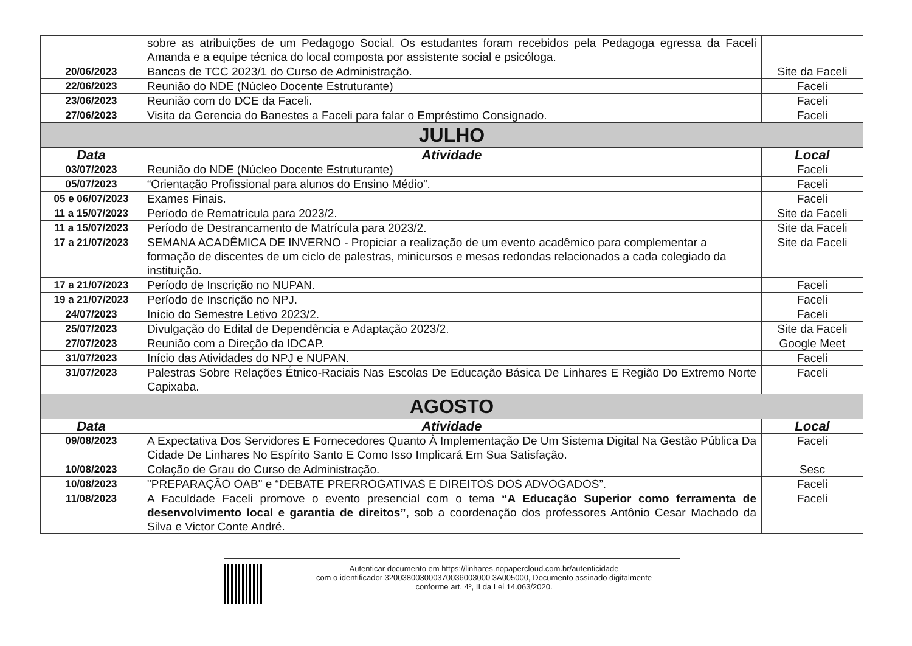| | sobre as atribuições de um Pedagogo Social. Os estudantes foram recebidos pela Pedagoga egressa da Faceli Amanda e a equipe técnica do local composta por assistente social e psicóloga. | |
| 20/06/2023 | Bancas de TCC 2023/1 do Curso de Administração. | Site da Faceli |
| 22/06/2023 | Reunião do NDE (Núcleo Docente Estruturante) | Faceli |
| 23/06/2023 | Reunião com do DCE da Faceli. | Faceli |
| 27/06/2023 | Visita da Gerencia do Banestes a Faceli para falar o Empréstimo Consignado. | Faceli |
| JULHO | | |
| Data | Atividade | Local |
| 03/07/2023 | Reunião do NDE (Núcleo Docente Estruturante) | Faceli |
| 05/07/2023 | “Orientação Profissional para alunos do Ensino Médio”. | Faceli |
| 05 e 06/07/2023 | Exames Finais. | Faceli |
| 11 a 15/07/2023 | Período de Rematrícula para 2023/2. | Site da Faceli |
| 11 a 15/07/2023 | Período de Destrancamento de Matrícula para 2023/2. | Site da Faceli |
| 17 a 21/07/2023 | SEMANA ACADÊMICA DE INVERNO - Propiciar a realização de um evento acadêmico para complementar a formação de discentes de um ciclo de palestras, minicursos e mesas redondas relacionados a cada colegiado da instituição. | Site da Faceli |
| 17 a 21/07/2023 | Período de Inscrição no NUPAN. | Faceli |
| 19 a 21/07/2023 | Período de Inscrição no NPJ. | Faceli |
| 24/07/2023 | Início do Semestre Letivo 2023/2. | Faceli |
| 25/07/2023 | Divulgação do Edital de Dependência e Adaptação 2023/2. | Site da Faceli |
| 27/07/2023 | Reunião com a Direção da IDCAP. | Google Meet |
| 31/07/2023 | Início das Atividades do NPJ e NUPAN. | Faceli |
| 31/07/2023 | Palestras Sobre Relações Étnico-Raciais Nas Escolas De Educação Básica De Linhares E Região Do Extremo Norte Capixaba. | Faceli |
| AGOSTO | | |
| Data | Atividade | Local |
| 09/08/2023 | A Expectativa Dos Servidores E Fornecedores Quanto À Implementação De Um Sistema Digital Na Gestão Pública Da Cidade De Linhares No Espírito Santo E Como Isso Implicará Em Sua Satisfação. | Faceli |
| 10/08/2023 | Colação de Grau do Curso de Administração. | Sesc |
| 10/08/2023 | "PREPARAÇÃO OAB" e “DEBATE PRERROGATIVAS E DIREITOS DOS ADVOGADOS”. | Faceli |
| 11/08/2023 | A Faculdade Faceli promove o evento presencial com o tema “A Educação Superior como ferramenta de desenvolvimento local e garantia de direitos” , sob a coordenação dos professores Antônio Cesar Machado da Silva e Victor Conte André. | Faceli |
Autenticar documento em https://linhares.nopapercloud.com.br/autenticidade
com o identificador 320038003000370036003000 3A005000, Documento assinado digitalmente
conforme art. 4º, II da Lei 14.063/2020.